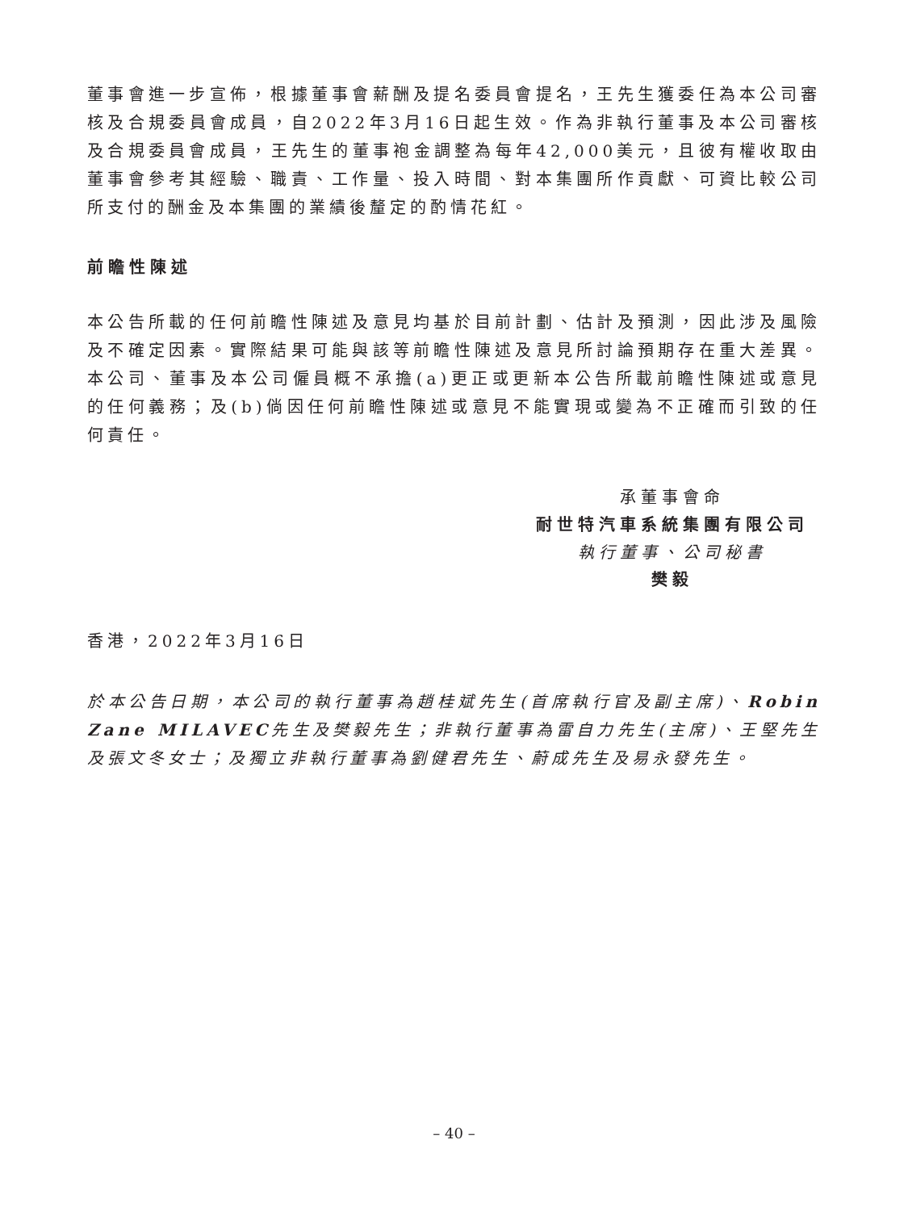董事會進一步宣佈，根據董事會薪酬及提名委員會提名，王先生獲委任為本公司審核及合規委員會成員，自2022年3月16日起生效。作為非執行董事及本公司審核及合規委員會成員，王先生的董事袍金調整為每年42,000美元，且彼有權收取由董事會參考其經驗、職責、工作量、投入時間、對本集團所作貢獻、可資比較公司所支付的酬金及本集團的業績後釐定的酌情花紅。
前瞻性陳述
本公告所載的任何前瞻性陳述及意見均基於目前計劃、估計及預測，因此涉及風險及不確定因素。實際結果可能與該等前瞻性陳述及意見所討論預期存在重大差異。本公司、董事及本公司僱員概不承擔(a)更正或更新本公告所載前瞻性陳述或意見的任何義務；及(b)倘因任何前瞻性陳述或意見不能實現或變為不正確而引致的任何責任。
承董事會命
耐世特汽車系統集團有限公司
執行董事、公司秘書
樊毅
香港，2022年3月16日
於本公告日期，本公司的執行董事為趙桂斌先生(首席執行官及副主席)、Robin Zane MILAVEC先生及樊毅先生；非執行董事為雷自力先生(主席)、王堅先生及張文冬女士；及獨立非執行董事為劉健君先生、蔚成先生及易永發先生。
– 40 –